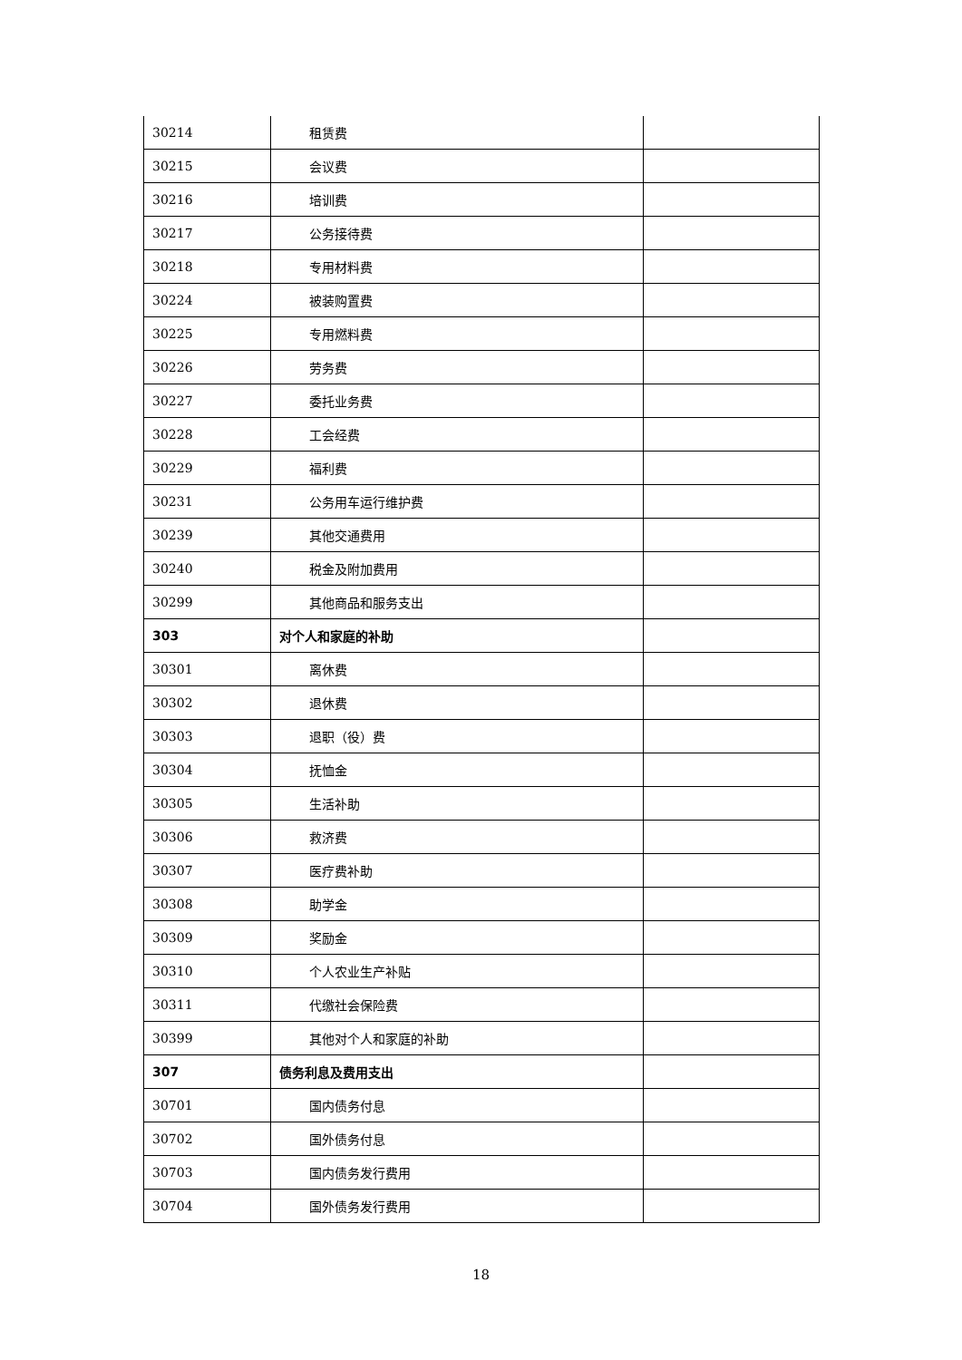| 30214 | 租赁费 | |
| 30215 | 会议费 | |
| 30216 | 培训费 | |
| 30217 | 公务接待费 | |
| 30218 | 专用材料费 | |
| 30224 | 被装购置费 | |
| 30225 | 专用燃料费 | |
| 30226 | 劳务费 | |
| 30227 | 委托业务费 | |
| 30228 | 工会经费 | |
| 30229 | 福利费 | |
| 30231 | 公务用车运行维护费 | |
| 30239 | 其他交通费用 | |
| 30240 | 税金及附加费用 | |
| 30299 | 其他商品和服务支出 | |
| 303 | 对个人和家庭的补助 | |
| 30301 | 离休费 | |
| 30302 | 退休费 | |
| 30303 | 退职（役）费 | |
| 30304 | 抚恤金 | |
| 30305 | 生活补助 | |
| 30306 | 救济费 | |
| 30307 | 医疗费补助 | |
| 30308 | 助学金 | |
| 30309 | 奖励金 | |
| 30310 | 个人农业生产补贴 | |
| 30311 | 代缴社会保险费 | |
| 30399 | 其他对个人和家庭的补助 | |
| 307 | 债务利息及费用支出 | |
| 30701 | 国内债务付息 | |
| 30702 | 国外债务付息 | |
| 30703 | 国内债务发行费用 | |
| 30704 | 国外债务发行费用 | |
18